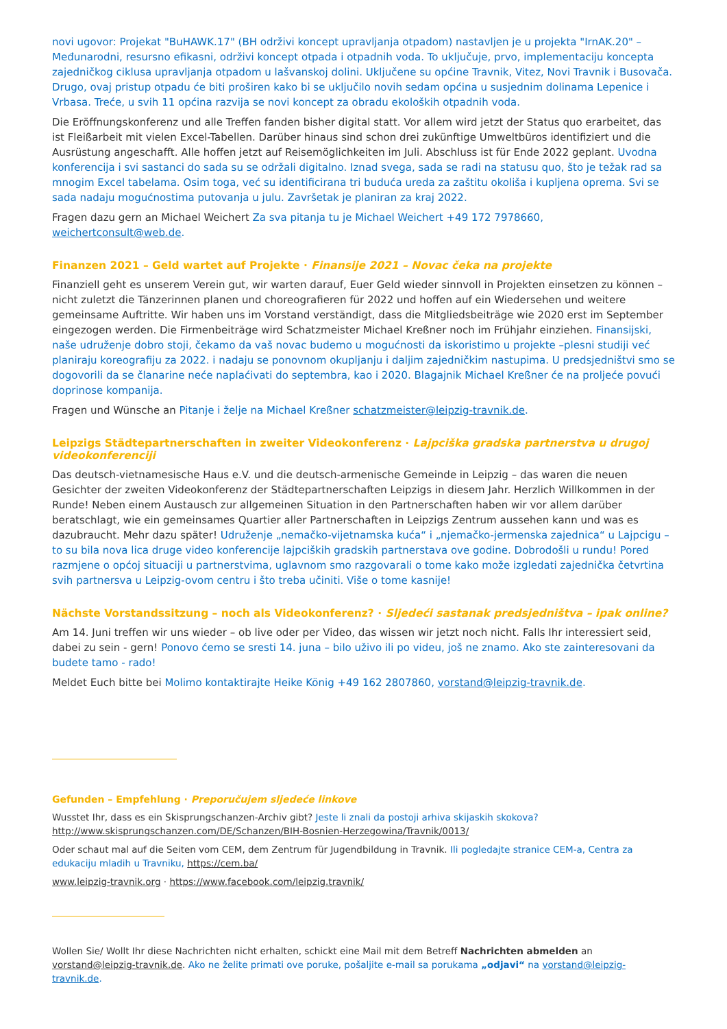novi ugovor: Projekat "BuHAWK.17" (BH održivi koncept upravljanja otpadom) nastavljen je u projekta "IrnAK.20" – Međunarodni, resursno efikasni, održivi koncept otpada i otpadnih voda. To uključuje, prvo, implementaciju koncepta zajedničkog ciklusa upravljanja otpadom u lašvanskoj dolini. Uključene su općine Travnik, Vitez, Novi Travnik i Busovača. Drugo, ovaj pristup otpadu će biti proširen kako bi se uključilo novih sedam općina u susjednim dolinama Lepenice i Vrbasa. Treće, u svih 11 općina razvija se novi koncept za obradu ekoloških otpadnih voda.
Die Eröffnungskonferenz und alle Treffen fanden bisher digital statt. Vor allem wird jetzt der Status quo erarbeitet, das ist Fleißarbeit mit vielen Excel-Tabellen. Darüber hinaus sind schon drei zukünftige Umweltbüros identifiziert und die Ausrüstung angeschafft. Alle hoffen jetzt auf Reisemöglichkeiten im Juli. Abschluss ist für Ende 2022 geplant. Uvodna konferencija i svi sastanci do sada su se održali digitalno. Iznad svega, sada se radi na statusu quo, što je težak rad sa mnogim Excel tabelama. Osim toga, već su identificirana tri buduća ureda za zaštitu okoliša i kupljena oprema. Svi se sada nadaju mogućnostima putovanja u julu. Završetak je planiran za kraj 2022.
Fragen dazu gern an Michael Weichert Za sva pitanja tu je Michael Weichert +49 172 7978660, weichertconsult@web.de.
Finanzen 2021 – Geld wartet auf Projekte · Finansije 2021 – Novac čeka na projekte
Finanziell geht es unserem Verein gut, wir warten darauf, Euer Geld wieder sinnvoll in Projekten einsetzen zu können – nicht zuletzt die Tänzerinnen planen und choreografieren für 2022 und hoffen auf ein Wiedersehen und weitere gemeinsame Auftritte. Wir haben uns im Vorstand verständigt, dass die Mitgliedsbeiträge wie 2020 erst im September eingezogen werden. Die Firmenbeiträge wird Schatzmeister Michael Kreßner noch im Frühjahr einziehen. Finansijski, naše udruženje dobro stoji, čekamo da vaš novac budemo u mogućnosti da iskoristimo u projekte –plesni studiji već planiraju koreografiju za 2022. i nadaju se ponovnom okupljanju i daljim zajedničkim nastupima. U predsjedništvi smo se dogovorili da se članarine neće naplaćivati do septembra, kao i 2020. Blagajnik Michael Kreßner će na proljeće povući doprinose kompanija.
Fragen und Wünsche an Pitanje i želje na Michael Kreßner schatzmeister@leipzig-travnik.de.
Leipzigs Städtepartnerschaften in zweiter Videokonferenz · Lajpciška gradska partnerstva u drugoj videokonferenciji
Das deutsch-vietnamesische Haus e.V. und die deutsch-armenische Gemeinde in Leipzig – das waren die neuen Gesichter der zweiten Videokonferenz der Städtepartnerschaften Leipzigs in diesem Jahr. Herzlich Willkommen in der Runde! Neben einem Austausch zur allgemeinen Situation in den Partnerschaften haben wir vor allem darüber beratschlagt, wie ein gemeinsames Quartier aller Partnerschaften in Leipzigs Zentrum aussehen kann und was es dazubraucht. Mehr dazu später! Udruženje „nemačko-vijetnamska kuća“ i „njemačko-jermenska zajednica“ u Lajpcigu – to su bila nova lica druge video konferencije lajpciških gradskih partnerstava ove godine. Dobrodošli u rundu! Pored razmjene o općoj situaciji u partnerstvima, uglavnom smo razgovarali o tome kako može izgledati zajednička četvrtina svih partnersva u Leipzig-ovom centru i što treba učiniti. Više o tome kasnije!
Nächste Vorstandssitzung – noch als Videokonferenz? · Sljedeći sastanak predsjedništva – ipak online?
Am 14. Juni treffen wir uns wieder – ob live oder per Video, das wissen wir jetzt noch nicht. Falls Ihr interessiert seid, dabei zu sein - gern! Ponovo ćemo se sresti 14. juna – bilo uživo ili po videu, još ne znamo. Ako ste zainteresovani da budete tamo - rado!
Meldet Euch bitte bei Molimo kontaktirajte Heike König +49 162 2807860, vorstand@leipzig-travnik.de.
Gefunden – Empfehlung · Preporučujem sljedeće linkove
Wusstet Ihr, dass es ein Skisprungschanzen-Archiv gibt? Jeste li znali da postoji arhiva skijaskih skokova?
http://www.skisprungschanzen.com/DE/Schanzen/BIH-Bosnien-Herzegowina/Travnik/0013/
Oder schaut mal auf die Seiten vom CEM, dem Zentrum für Jugendbildung in Travnik. Ili pogledajte stranice CEM-a, Centra za edukaciju mladih u Travniku, https://cem.ba/
www.leipzig-travnik.org · https://www.facebook.com/leipzig.travnik/
Wollen Sie/ Wollt Ihr diese Nachrichten nicht erhalten, schickt eine Mail mit dem Betreff Nachrichten abmelden an vorstand@leipzig-travnik.de. Ako ne želite primati ove poruke, pošaljite e-mail sa porukama „odjavi“ na vorstand@leipzig-travnik.de.